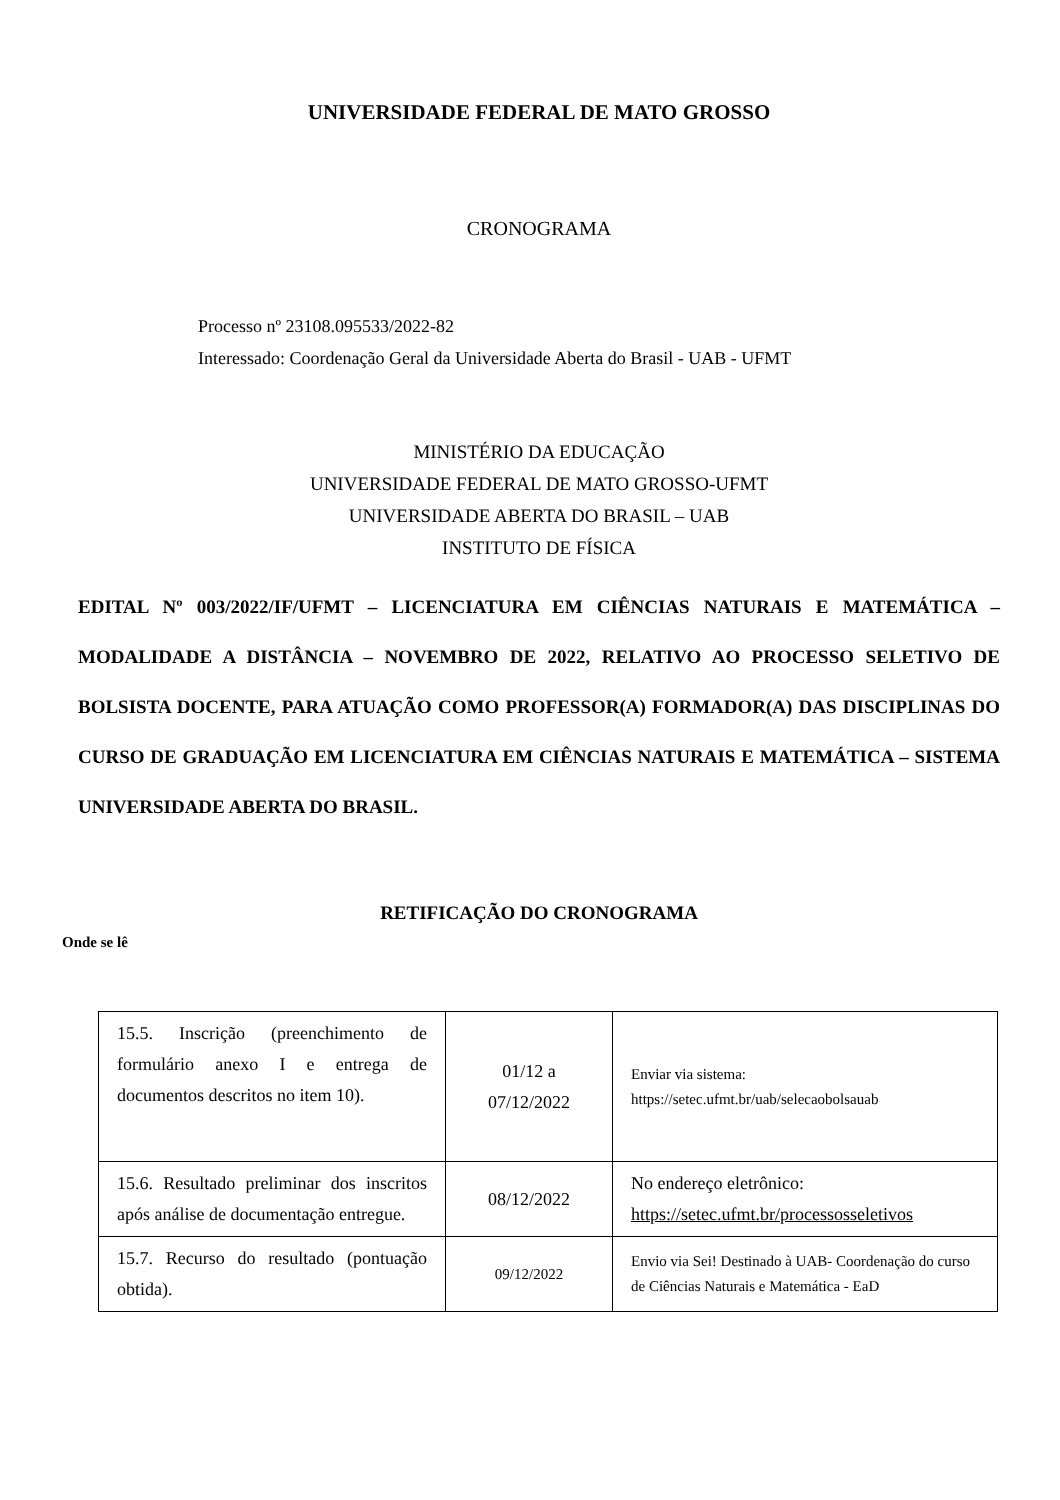UNIVERSIDADE FEDERAL DE MATO GROSSO
CRONOGRAMA
Processo nº 23108.095533/2022-82
Interessado: Coordenação Geral da Universidade Aberta do Brasil - UAB - UFMT
MINISTÉRIO DA EDUCAÇÃO
UNIVERSIDADE FEDERAL DE MATO GROSSO-UFMT
UNIVERSIDADE ABERTA DO BRASIL – UAB
INSTITUTO DE FÍSICA
EDITAL Nº 003/2022/IF/UFMT – LICENCIATURA EM CIÊNCIAS NATURAIS E MATEMÁTICA – MODALIDADE A DISTÂNCIA – NOVEMBRO DE 2022, RELATIVO AO PROCESSO SELETIVO DE BOLSISTA DOCENTE, PARA ATUAÇÃO COMO PROFESSOR(A) FORMADOR(A) DAS DISCIPLINAS DO CURSO DE GRADUAÇÃO EM LICENCIATURA EM CIÊNCIAS NATURAIS E MATEMÁTICA – SISTEMA UNIVERSIDADE ABERTA DO BRASIL.
RETIFICAÇÃO DO CRONOGRAMA
Onde se lê
| 15.5. Inscrição (preenchimento de formulário anexo I e entrega de documentos descritos no item 10). | 01/12 a 07/12/2022 | Enviar via sistema: https://setec.ufmt.br/uab/selecaobolsauab |
| 15.6. Resultado preliminar dos inscritos após análise de documentação entregue. | 08/12/2022 | No endereço eletrônico: https://setec.ufmt.br/processosseletivos |
| 15.7. Recurso do resultado (pontuação obtida). | 09/12/2022 | Envio via Sei! Destinado à UAB- Coordenação do curso de Ciências Naturais e Matemática - EaD |